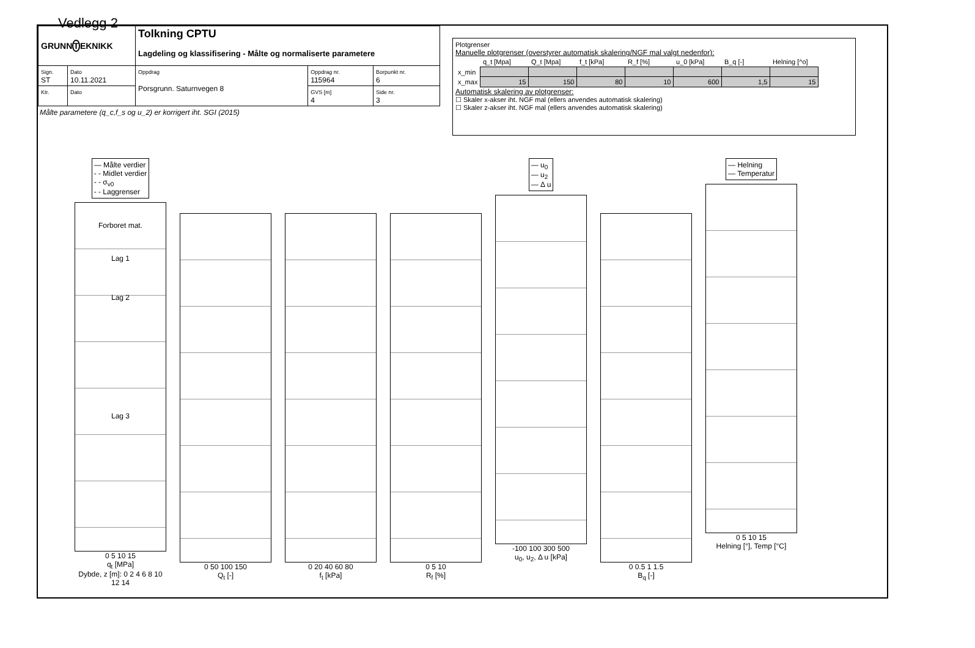Vedlegg 2
| GRUNN T EKNIKK | | Tolkning CPTU Lagdeling og klassifisering - Målte og normaliserte parametere | | |
| Sign. ST | Dato 10.11.2021 | Oppdrag Porsgrunn. Saturnvegen 8 | Oppdrag nr. 115964 | Borpunkt nr. 6 |
| Ktr. | Dato | | GVS [m] 4 | Side nr. 3 |
Målte parametere (q_c,f_s og u_2) er korrigert iht. SGI (2015)
Plotgrenser
Manuelle plotgrenser (overstyrer automatisk skalering/NGF mal valgt nedenfor):
| | q_t [Mpa] | Q_t [Mpa] | f_t [kPa] | R_f [%] | u_0 [kPa] | B_q [-] | Helning [^o] |
| x_min | | | | | | | |
| x_max | 15 | 150 | 80 | 10 | 600 | 1,5 | 15 |
Automatisk skalering av plotgrenser:
☐ Skaler x-akser iht. NGF mal (ellers anvendes automatisk skalering)
☐ Skaler z-akser iht. NGF mal (ellers anvendes automatisk skalering)
— Målte verdier
- - Midlet verdier
- - σ<sub>v0</sub>
- - Laggrenser
Forboret mat.
Lag 1
Lag 2
Lag 3
0 5 10 15
q<sub>t</sub> [MPa]
Dybde, z [m]: 0 2 4 6 8 10 12 14
0 50 100 150
Q<sub>t</sub> [-]
0 20 40 60 80
f<sub>t</sub> [kPa]
0 5 10
R<sub>f</sub> [%]
— u<sub>0</sub>
— u<sub>2</sub>
— Δ u
-100 100 300 500
u<sub>0</sub>, u<sub>2</sub>, Δ u [kPa]
0 0.5 1 1.5
B<sub>q</sub> [-]
— Helning
— Temperatur
0 5 10 15
Helning [°], Temp [°C]